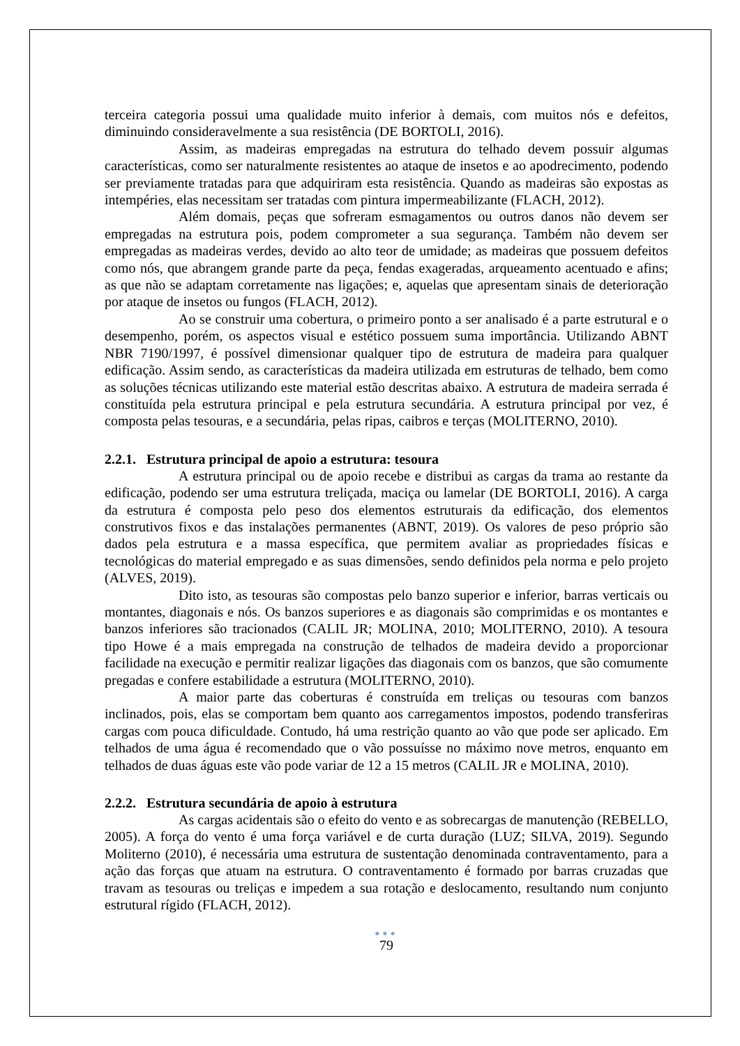terceira categoria possui uma qualidade muito inferior à demais, com muitos nós e defeitos, diminuindo consideravelmente a sua resistência (DE BORTOLI, 2016).
Assim, as madeiras empregadas na estrutura do telhado devem possuir algumas características, como ser naturalmente resistentes ao ataque de insetos e ao apodrecimento, podendo ser previamente tratadas para que adquiriram esta resistência. Quando as madeiras são expostas as intempéries, elas necessitam ser tratadas com pintura impermeabilizante (FLACH, 2012).
Além domais, peças que sofreram esmagamentos ou outros danos não devem ser empregadas na estrutura pois, podem comprometer a sua segurança. Também não devem ser empregadas as madeiras verdes, devido ao alto teor de umidade; as madeiras que possuem defeitos como nós, que abrangem grande parte da peça, fendas exageradas, arqueamento acentuado e afins; as que não se adaptam corretamente nas ligações; e, aquelas que apresentam sinais de deterioração por ataque de insetos ou fungos (FLACH, 2012).
Ao se construir uma cobertura, o primeiro ponto a ser analisado é a parte estrutural e o desempenho, porém, os aspectos visual e estético possuem suma importância. Utilizando ABNT NBR 7190/1997, é possível dimensionar qualquer tipo de estrutura de madeira para qualquer edificação. Assim sendo, as características da madeira utilizada em estruturas de telhado, bem como as soluções técnicas utilizando este material estão descritas abaixo. A estrutura de madeira serrada é constituída pela estrutura principal e pela estrutura secundária. A estrutura principal por vez, é composta pelas tesouras, e a secundária, pelas ripas, caibros e terças (MOLITERNO, 2010).
2.2.1. Estrutura principal de apoio a estrutura: tesoura
A estrutura principal ou de apoio recebe e distribui as cargas da trama ao restante da edificação, podendo ser uma estrutura treliçada, maciça ou lamelar (DE BORTOLI, 2016). A carga da estrutura é composta pelo peso dos elementos estruturais da edificação, dos elementos construtivos fixos e das instalações permanentes (ABNT, 2019). Os valores de peso próprio são dados pela estrutura e a massa específica, que permitem avaliar as propriedades físicas e tecnológicas do material empregado e as suas dimensões, sendo definidos pela norma e pelo projeto (ALVES, 2019).
Dito isto, as tesouras são compostas pelo banzo superior e inferior, barras verticais ou montantes, diagonais e nós. Os banzos superiores e as diagonais são comprimidas e os montantes e banzos inferiores são tracionados (CALIL JR; MOLINA, 2010; MOLITERNO, 2010). A tesoura tipo Howe é a mais empregada na construção de telhados de madeira devido a proporcionar facilidade na execução e permitir realizar ligações das diagonais com os banzos, que são comumente pregadas e confere estabilidade a estrutura (MOLITERNO, 2010).
A maior parte das coberturas é construída em treliças ou tesouras com banzos inclinados, pois, elas se comportam bem quanto aos carregamentos impostos, podendo transferiras cargas com pouca dificuldade. Contudo, há uma restrição quanto ao vão que pode ser aplicado. Em telhados de uma água é recomendado que o vão possuísse no máximo nove metros, enquanto em telhados de duas águas este vão pode variar de 12 a 15 metros (CALIL JR e MOLINA, 2010).
2.2.2. Estrutura secundária de apoio à estrutura
As cargas acidentais são o efeito do vento e as sobrecargas de manutenção (REBELLO, 2005). A força do vento é uma força variável e de curta duração (LUZ; SILVA, 2019). Segundo Moliterno (2010), é necessária uma estrutura de sustentação denominada contraventamento, para a ação das forças que atuam na estrutura. O contraventamento é formado por barras cruzadas que travam as tesouras ou treliças e impedem a sua rotação e deslocamento, resultando num conjunto estrutural rígido (FLACH, 2012).
●●●
79